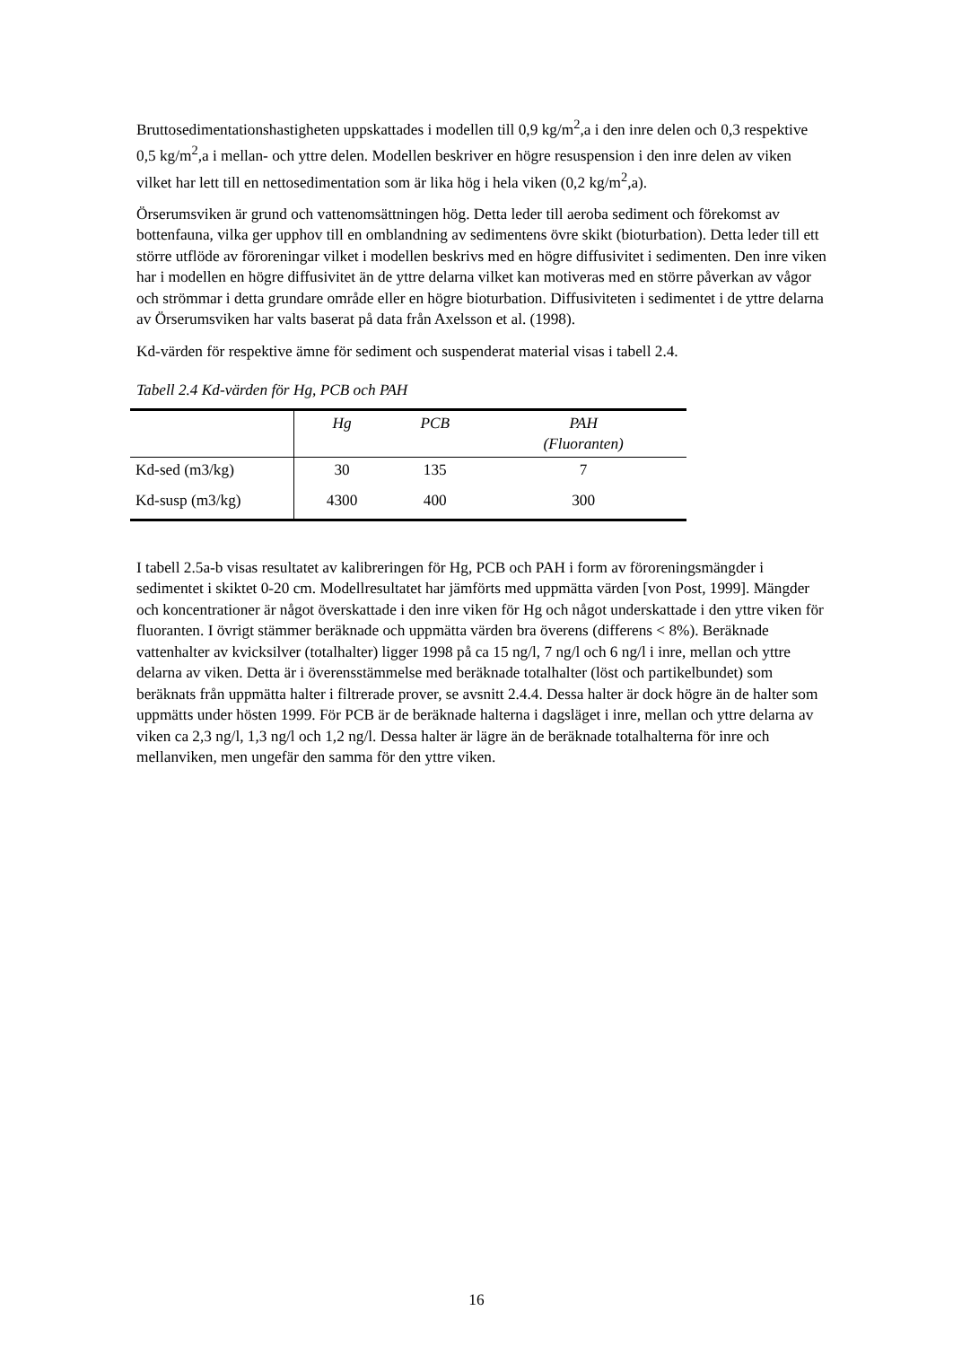Bruttosedimentationshastigheten uppskattades i modellen till 0,9 kg/m<sup>2</sup>,a i den inre delen och 0,3 respektive 0,5 kg/m<sup>2</sup>,a i mellan- och yttre delen. Modellen beskriver en högre resuspension i den inre delen av viken vilket har lett till en nettosedimentation som är lika hög i hela viken (0,2 kg/m<sup>2</sup>,a).
Örserumsviken är grund och vattenomsättningen hög. Detta leder till aeroba sediment och förekomst av bottenfauna, vilka ger upphov till en omblandning av sedimentens övre skikt (bioturbation). Detta leder till ett större utflöde av föroreningar vilket i modellen beskrivs med en högre diffusivitet i sedimenten. Den inre viken har i modellen en högre diffusivitet än de yttre delarna vilket kan motiveras med en större påverkan av vågor och strömmar i detta grundare område eller en högre bioturbation. Diffusiviteten i sedimentet i de yttre delarna av Örserumsviken har valts baserat på data från Axelsson et al. (1998).
Kd-värden för respektive ämne för sediment och suspenderat material visas i tabell 2.4.
Tabell 2.4 Kd-värden för Hg, PCB och PAH
| | Hg | PCB | PAH (Fluoranten) |
| --- | --- | --- | --- |
| Kd-sed (m3/kg) | 30 | 135 | 7 |
| Kd-susp (m3/kg) | 4300 | 400 | 300 |
I tabell 2.5a-b visas resultatet av kalibreringen för Hg, PCB och PAH i form av föroreningsmängder i sedimentet i skiktet 0-20 cm. Modellresultatet har jämförts med uppmätta värden [von Post, 1999]. Mängder och koncentrationer är något överskattade i den inre viken för Hg och något underskattade i den yttre viken för fluoranten. I övrigt stämmer beräknade och uppmätta värden bra överens (differens < 8%). Beräknade vattenhalter av kvicksilver (totalhalter) ligger 1998 på ca 15 ng/l, 7 ng/l och 6 ng/l i inre, mellan och yttre delarna av viken. Detta är i överensstämmelse med beräknade totalhalter (löst och partikelbundet) som beräknats från uppmätta halter i filtrerade prover, se avsnitt 2.4.4. Dessa halter är dock högre än de halter som uppmätts under hösten 1999. För PCB är de beräknade halterna i dagsläget i inre, mellan och yttre delarna av viken ca 2,3 ng/l, 1,3 ng/l och 1,2 ng/l. Dessa halter är lägre än de beräknade totalhalterna för inre och mellanviken, men ungefär den samma för den yttre viken.
16